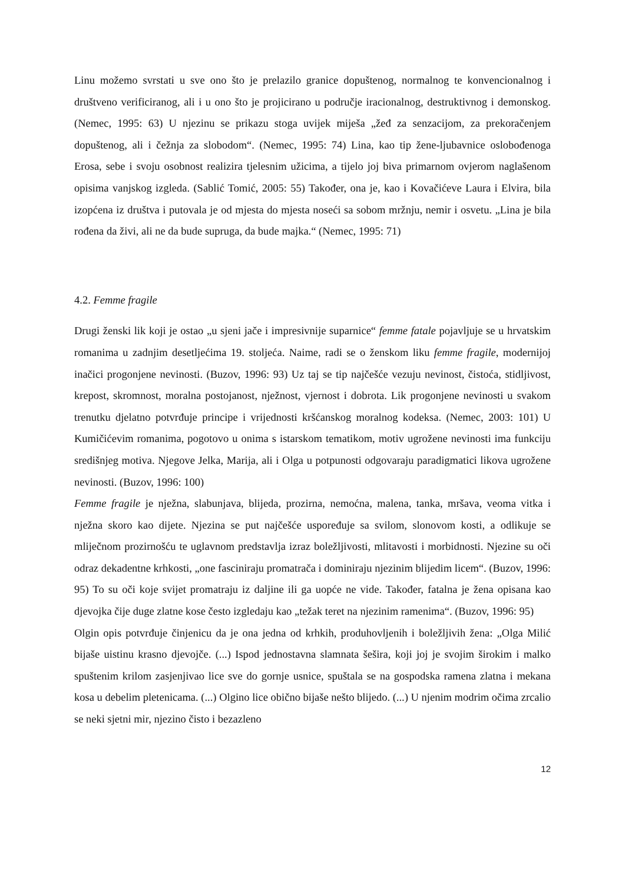Linu možemo svrstati u sve ono što je prelazilo granice dopuštenog, normalnog te konvencionalnog i društveno verificiranog, ali i u ono što je projicirano u područje iracionalnog, destruktivnog i demonskog. (Nemec, 1995: 63) U njezinu se prikazu stoga uvijek miješa „žeđ za senzacijom, za prekoračenjem dopuštenog, ali i čežnja za slobodom“. (Nemec, 1995: 74) Lina, kao tip žene-ljubavnice oslobođenoga Erosa, sebe i svoju osobnost realizira tjelesnim užicima, a tijelo joj biva primarnom ovjerom naglašenom opisima vanjskog izgleda. (Sablić Tomić, 2005: 55) Također, ona je, kao i Kovačićeve Laura i Elvira, bila izopćena iz društva i putovala je od mjesta do mjesta noseći sa sobom mržnju, nemir i osvetu. „Lina je bila rođena da živi, ali ne da bude supruga, da bude majka.“ (Nemec, 1995: 71)
4.2. Femme fragile
Drugi ženski lik koji je ostao „u sjeni jače i impresivnije suparnice“ femme fatale pojavljuje se u hrvatskim romanima u zadnjim desetljećima 19. stoljeća. Naime, radi se o ženskom liku femme fragile, modernijoj inačici progonjene nevinosti. (Buzov, 1996: 93) Uz taj se tip najčešće vezuju nevinost, čistoća, stidljivost, krepost, skromnost, moralna postojanost, nježnost, vjernost i dobrota. Lik progonjene nevinosti u svakom trenutku djelatno potvrđuje principe i vrijednosti kršćanskog moralnog kodeksa. (Nemec, 2003: 101) U Kumičićevim romanima, pogotovo u onima s istarskom tematikom, motiv ugrožene nevinosti ima funkciju središnjeg motiva. Njegove Jelka, Marija, ali i Olga u potpunosti odgovaraju paradigmatici likova ugrožene nevinosti. (Buzov, 1996: 100)
Femme fragile je nježna, slabunjava, blijeda, prozirna, nemoćna, malena, tanka, mršava, veoma vitka i nježna skoro kao dijete. Njezina se put najčešće uspoređuje sa svilom, slonovom kosti, a odlikuje se mliječnom prozirnošću te uglavnom predstavlja izraz boležljivosti, mlitavosti i morbidnosti. Njezine su oči odraz dekadentne krhkosti, „one fasciniraju promatrača i dominiraju njezinim blijedim licem“. (Buzov, 1996: 95) To su oči koje svijet promatraju iz daljine ili ga uopće ne vide. Također, fatalna je žena opisana kao djevojka čije duge zlatne kose često izgledaju kao „težak teret na njezinim ramenima“. (Buzov, 1996: 95)
Olgin opis potvrđuje činjenicu da je ona jedna od krhkih, produhovljenih i boležljivih žena: „Olga Milić bijaše uistinu krasno djevojče. (...) Ispod jednostavna slamnata šešira, koji joj je svojim širokim i malko spuštenim krilom zasjenjivao lice sve do gornje usnice, spuštala se na gospodska ramena zlatna i mekana kosa u debelim pletenicama. (...) Olgino lice obično bijaše nešto blijedo. (...) U njenim modrim očima zrcalio se neki sjetni mir, njezino čisto i bezazleno
12